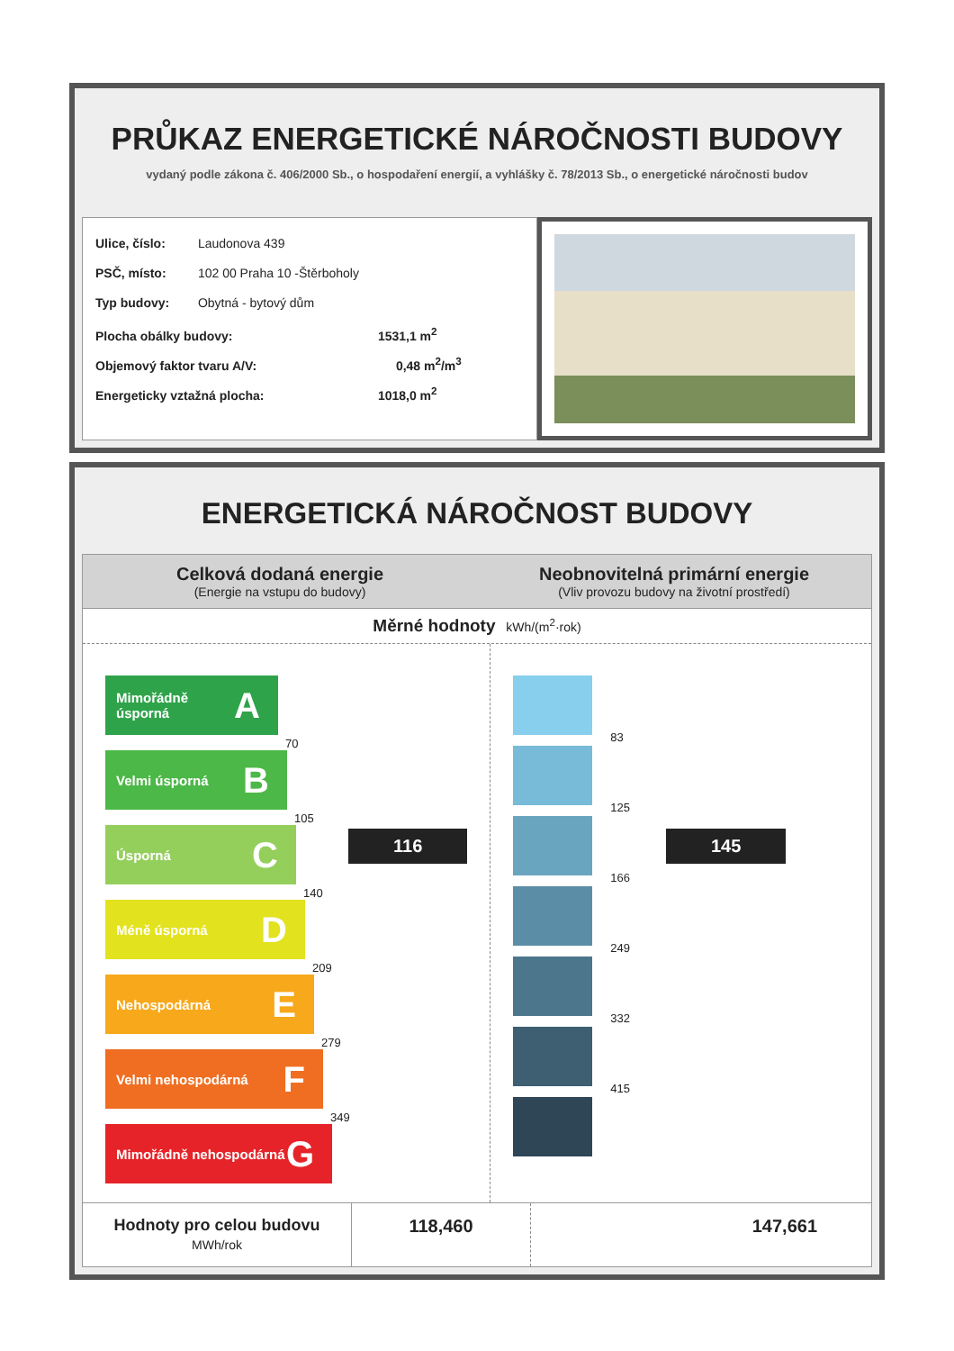PRŮKAZ ENERGETICKÉ NÁROČNOSTI BUDOVY
vydaný podle zákona č. 406/2000 Sb., o hospodaření energií, a vyhlášky č. 78/2013 Sb., o energetické náročnosti budov
Ulice, číslo: Laudonova 439
PSČ, místo: 102 00 Praha 10 -Štěrboholy
Typ budovy: Obytná - bytový dům
Plocha obálky budovy: 1531,1 m<sup>2</sup>
Objemový faktor tvaru A/V: 0,48 m<sup>2</sup>/m<sup>3</sup>
Energeticky vztažná plocha: 1018,0 m<sup>2</sup>
ENERGETICKÁ NÁROČNOST BUDOVY
Celková dodaná energie
(Energie na vstupu do budovy)
Neobnovitelná primární energie
(Vliv provozu budovy na životní prostředí)
Měrné hodnoty kWh/(m<sup>2</sup>·rok)
Mimořádně úsporná A
70
Velmi úsporná B
105
Úsporná C
140
Méně úsporná D
209
Nehospodárná E
279
Velmi nehospodárná F
349
Mimořádně nehospodárná G
116
83
125
166
249
332
415
145
Hodnoty pro celou budovu
MWh/rok
118,460 147,661